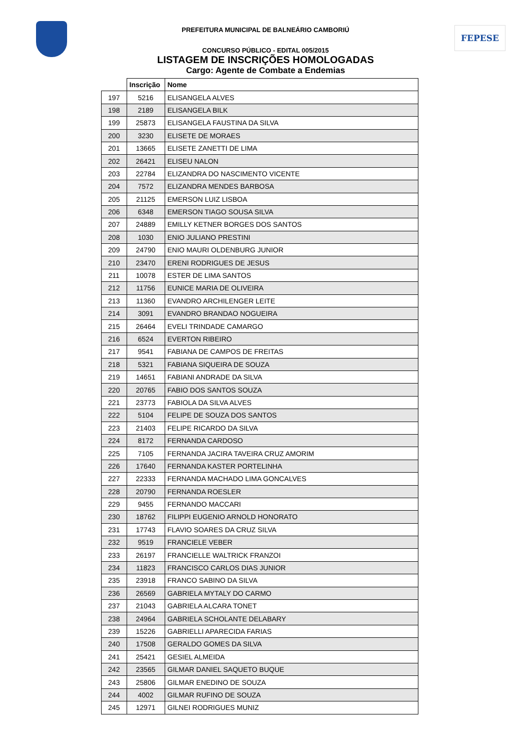PREFEITURA MUNICIPAL DE BALNEÁRIO CAMBORIÚ FEPESE
CONCURSO PÚBLICO - EDITAL 005/2015
LISTAGEM DE INSCRIÇÕES HOMOLOGADAS
Cargo: Agente de Combate a Endemias
| | Inscrição | Nome |
| --- | --- | --- |
| 197 | 5216 | ELISANGELA ALVES |
| 198 | 2189 | ELISANGELA BILK |
| 199 | 25873 | ELISANGELA FAUSTINA DA SILVA |
| 200 | 3230 | ELISETE DE MORAES |
| 201 | 13665 | ELISETE ZANETTI DE LIMA |
| 202 | 26421 | ELISEU NALON |
| 203 | 22784 | ELIZANDRA DO NASCIMENTO VICENTE |
| 204 | 7572 | ELIZANDRA MENDES BARBOSA |
| 205 | 21125 | EMERSON LUIZ LISBOA |
| 206 | 6348 | EMERSON TIAGO SOUSA SILVA |
| 207 | 24889 | EMILLY KETNER BORGES DOS SANTOS |
| 208 | 1030 | ENIO JULIANO PRESTINI |
| 209 | 24790 | ENIO MAURI OLDENBURG JUNIOR |
| 210 | 23470 | ERENI RODRIGUES DE JESUS |
| 211 | 10078 | ESTER DE LIMA SANTOS |
| 212 | 11756 | EUNICE MARIA DE OLIVEIRA |
| 213 | 11360 | EVANDRO ARCHILENGER LEITE |
| 214 | 3091 | EVANDRO BRANDAO NOGUEIRA |
| 215 | 26464 | EVELI TRINDADE CAMARGO |
| 216 | 6524 | EVERTON RIBEIRO |
| 217 | 9541 | FABIANA DE CAMPOS DE FREITAS |
| 218 | 5321 | FABIANA SIQUEIRA DE SOUZA |
| 219 | 14651 | FABIANI ANDRADE DA SILVA |
| 220 | 20765 | FABIO DOS SANTOS SOUZA |
| 221 | 23773 | FABIOLA DA SILVA ALVES |
| 222 | 5104 | FELIPE DE SOUZA DOS SANTOS |
| 223 | 21403 | FELIPE RICARDO DA SILVA |
| 224 | 8172 | FERNANDA CARDOSO |
| 225 | 7105 | FERNANDA JACIRA TAVEIRA CRUZ AMORIM |
| 226 | 17640 | FERNANDA KASTER PORTELINHA |
| 227 | 22333 | FERNANDA MACHADO LIMA GONCALVES |
| 228 | 20790 | FERNANDA ROESLER |
| 229 | 9455 | FERNANDO MACCARI |
| 230 | 18762 | FILIPPI EUGENIO ARNOLD HONORATO |
| 231 | 17743 | FLAVIO SOARES DA CRUZ SILVA |
| 232 | 9519 | FRANCIELE VEBER |
| 233 | 26197 | FRANCIELLE WALTRICK FRANZOI |
| 234 | 11823 | FRANCISCO CARLOS DIAS JUNIOR |
| 235 | 23918 | FRANCO SABINO DA SILVA |
| 236 | 26569 | GABRIELA MYTALY DO CARMO |
| 237 | 21043 | GABRIELA ALCARA TONET |
| 238 | 24964 | GABRIELA SCHOLANTE DELABARY |
| 239 | 15226 | GABRIELLI APARECIDA FARIAS |
| 240 | 17508 | GERALDO GOMES DA SILVA |
| 241 | 25421 | GESIEL ALMEIDA |
| 242 | 23565 | GILMAR DANIEL SAQUETO BUQUE |
| 243 | 25806 | GILMAR ENEDINO DE SOUZA |
| 244 | 4002 | GILMAR RUFINO DE SOUZA |
| 245 | 12971 | GILNEI RODRIGUES MUNIZ |